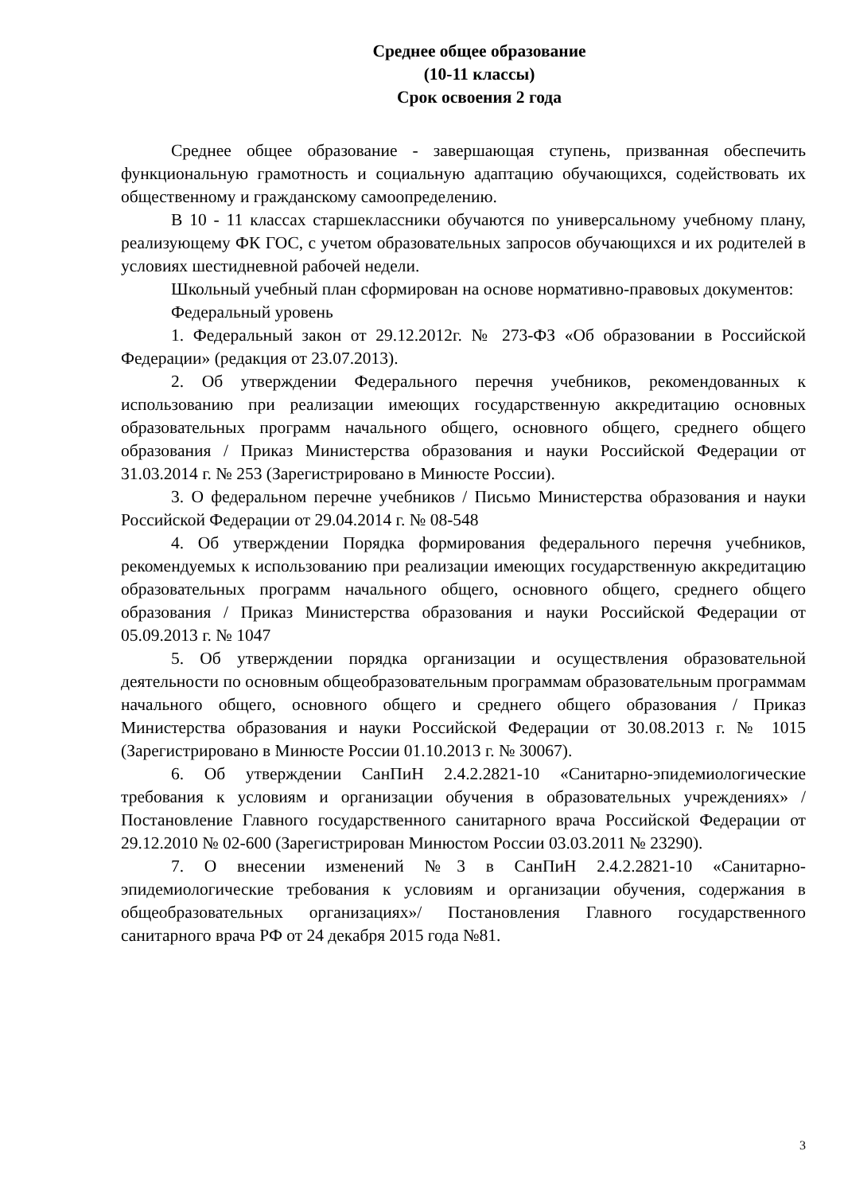Среднее общее образование
(10-11 классы)
Срок освоения 2 года
Среднее общее образование - завершающая ступень, призванная обеспечить функциональную грамотность и социальную адаптацию обучающихся, содействовать их общественному и гражданскому самоопределению.
В 10 - 11 классах старшеклассники обучаются по универсальному учебному плану, реализующему ФК ГОС, с учетом образовательных запросов обучающихся и их родителей в условиях шестидневной рабочей недели.
Школьный учебный план сформирован на основе нормативно-правовых документов:
Федеральный уровень
1. Федеральный закон от 29.12.2012г. № 273-ФЗ «Об образовании в Российской Федерации» (редакция от 23.07.2013).
2. Об утверждении Федерального перечня учебников, рекомендованных к использованию при реализации имеющих государственную аккредитацию основных образовательных программ начального общего, основного общего, среднего общего образования / Приказ Министерства образования и науки Российской Федерации от 31.03.2014 г. № 253 (Зарегистрировано в Минюсте России).
3. О федеральном перечне учебников / Письмо Министерства образования и науки Российской Федерации от 29.04.2014 г. № 08-548
4. Об утверждении Порядка формирования федерального перечня учебников, рекомендуемых к использованию при реализации имеющих государственную аккредитацию образовательных программ начального общего, основного общего, среднего общего образования / Приказ Министерства образования и науки Российской Федерации от 05.09.2013 г. № 1047
5. Об утверждении порядка организации и осуществления образовательной деятельности по основным общеобразовательным программам образовательным программам начального общего, основного общего и среднего общего образования / Приказ Министерства образования и науки Российской Федерации от 30.08.2013 г. № 1015 (Зарегистрировано в Минюсте России 01.10.2013 г. № 30067).
6. Об утверждении СанПиН 2.4.2.2821-10 «Санитарно-эпидемиологические требования к условиям и организации обучения в образовательных учреждениях» / Постановление Главного государственного санитарного врача Российской Федерации от 29.12.2010 № 02-600 (Зарегистрирован Минюстом России 03.03.2011 № 23290).
7. О внесении изменений №3 в СанПиН 2.4.2.2821-10 «Санитарно-эпидемиологические требования к условиям и организации обучения, содержания в общеобразовательных организациях»/ Постановления Главного государственного санитарного врача РФ от 24 декабря 2015 года №81.
3